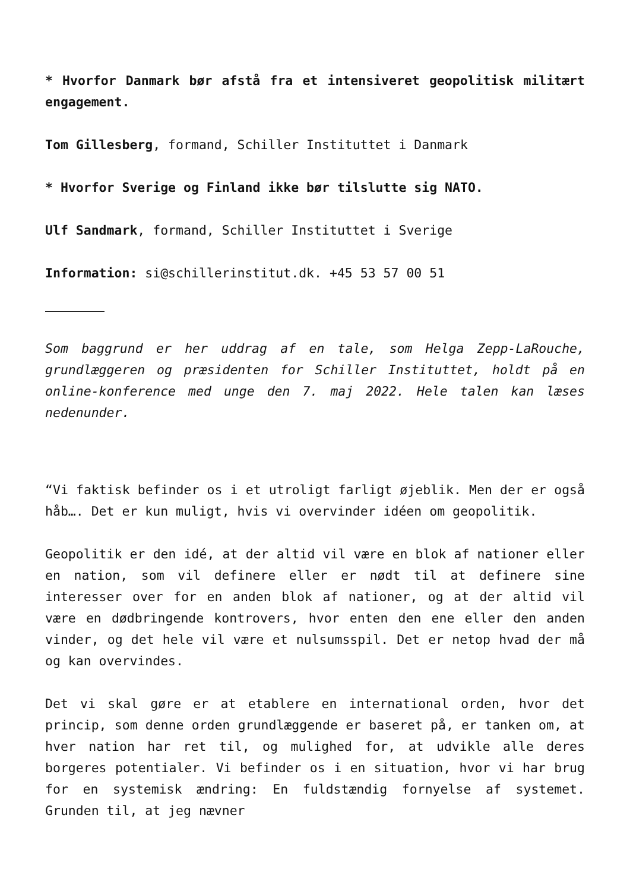* Hvorfor Danmark bør afstå fra et intensiveret geopolitisk militært engagement.
Tom Gillesberg, formand, Schiller Instituttet i Danmark
* Hvorfor Sverige og Finland ikke bør tilslutte sig NATO.
Ulf Sandmark, formand, Schiller Instituttet i Sverige
Information: si@schillerinstitut.dk. +45 53 57 00 51
Som baggrund er her uddrag af en tale, som Helga Zepp-LaRouche, grundlæggeren og præsidenten for Schiller Instituttet, holdt på en online-konference med unge den 7. maj 2022. Hele talen kan læses nedenunder.
“Vi faktisk befinder os i et utroligt farligt øjeblik. Men der er også håb…. Det er kun muligt, hvis vi overvinder idéen om geopolitik.
Geopolitik er den idé, at der altid vil være en blok af nationer eller en nation, som vil definere eller er nødt til at definere sine interesser over for en anden blok af nationer, og at der altid vil være en dødbringende kontrovers, hvor enten den ene eller den anden vinder, og det hele vil være et nulsumsspil. Det er netop hvad der må og kan overvindes.
Det vi skal gøre er at etablere en international orden, hvor det princip, som denne orden grundlæggende er baseret på, er tanken om, at hver nation har ret til, og mulighed for, at udvikle alle deres borgeres potentialer. Vi befinder os i en situation, hvor vi har brug for en systemisk ændring: En fuldstændig fornyelse af systemet. Grunden til, at jeg nævner